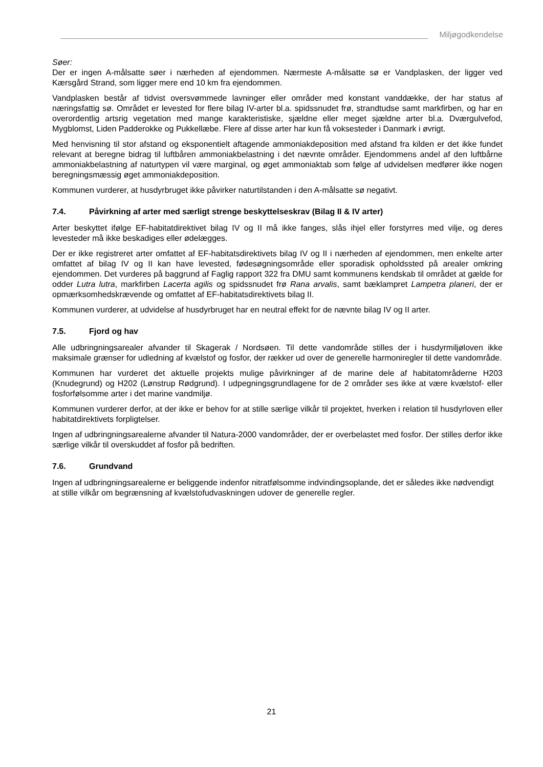Miljøgodkendelse
Søer:
Der er ingen A-målsatte søer i nærheden af ejendommen. Nærmeste A-målsatte sø er Vandplasken, der ligger ved Kærsgård Strand, som ligger mere end 10 km fra ejendommen.
Vandplasken består af tidvist oversvømmede lavninger eller områder med konstant vanddække, der har status af næringsfattig sø. Området er levested for flere bilag IV-arter bl.a. spidssnudet frø, strandtudse samt markfirben, og har en overordentlig artsrig vegetation med mange karakteristiske, sjældne eller meget sjældne arter bl.a. Dværgulvefod, Mygblomst, Liden Padderokke og Pukkellæbe. Flere af disse arter har kun få voksesteder i Danmark i øvrigt.
Med henvisning til stor afstand og eksponentielt aftagende ammoniakdeposition med afstand fra kilden er det ikke fundet relevant at beregne bidrag til luftbåren ammoniakbelastning i det nævnte områder. Ejendommens andel af den luftbårne ammoniakbelastning af naturtypen vil være marginal, og øget ammoniaktab som følge af udvidelsen medfører ikke nogen beregningsmæssig øget ammoniakdeposition.
Kommunen vurderer, at husdyrbruget ikke påvirker naturtilstanden i den A-målsatte sø negativt.
7.4. Påvirkning af arter med særligt strenge beskyttelseskrav (Bilag II & IV arter)
Arter beskyttet ifølge EF-habitatdirektivet bilag IV og II må ikke fanges, slås ihjel eller forstyrres med vilje, og deres levesteder må ikke beskadiges eller ødelægges.
Der er ikke registreret arter omfattet af EF-habitatsdirektivets bilag IV og II i nærheden af ejendommen, men enkelte arter omfattet af bilag IV og II kan have levested, fødesøgningsområde eller sporadisk opholdssted på arealer omkring ejendommen. Det vurderes på baggrund af Faglig rapport 322 fra DMU samt kommunens kendskab til området at gælde for odder Lutra lutra, markfirben Lacerta agilis og spidssnudet frø Rana arvalis, samt bæklampret Lampetra planeri, der er opmærksomhedskrævende og omfattet af EF-habitatsdirektivets bilag II.
Kommunen vurderer, at udvidelse af husdyrbruget har en neutral effekt for de nævnte bilag IV og II arter.
7.5. Fjord og hav
Alle udbringningsarealer afvander til Skagerak / Nordsøen. Til dette vandområde stilles der i husdyrmiljøloven ikke maksimale grænser for udledning af kvælstof og fosfor, der rækker ud over de generelle harmoniregler til dette vandområde.
Kommunen har vurderet det aktuelle projekts mulige påvirkninger af de marine dele af habitatområderne H203 (Knudegrund) og H202 (Lønstrup Rødgrund). I udpegningsgrundlagene for de 2 områder ses ikke at være kvælstof- eller fosforfølsomme arter i det marine vandmiljø.
Kommunen vurderer derfor, at der ikke er behov for at stille særlige vilkår til projektet, hverken i relation til husdyrloven eller habitatdirektivets forpligtelser.
Ingen af udbringningsarealerne afvander til Natura-2000 vandområder, der er overbelastet med fosfor. Der stilles derfor ikke særlige vilkår til overskuddet af fosfor på bedriften.
7.6. Grundvand
Ingen af udbringningsarealerne er beliggende indenfor nitratfølsomme indvindingsoplande, det er således ikke nødvendigt at stille vilkår om begrænsning af kvælstofudvaskningen udover de generelle regler.
21